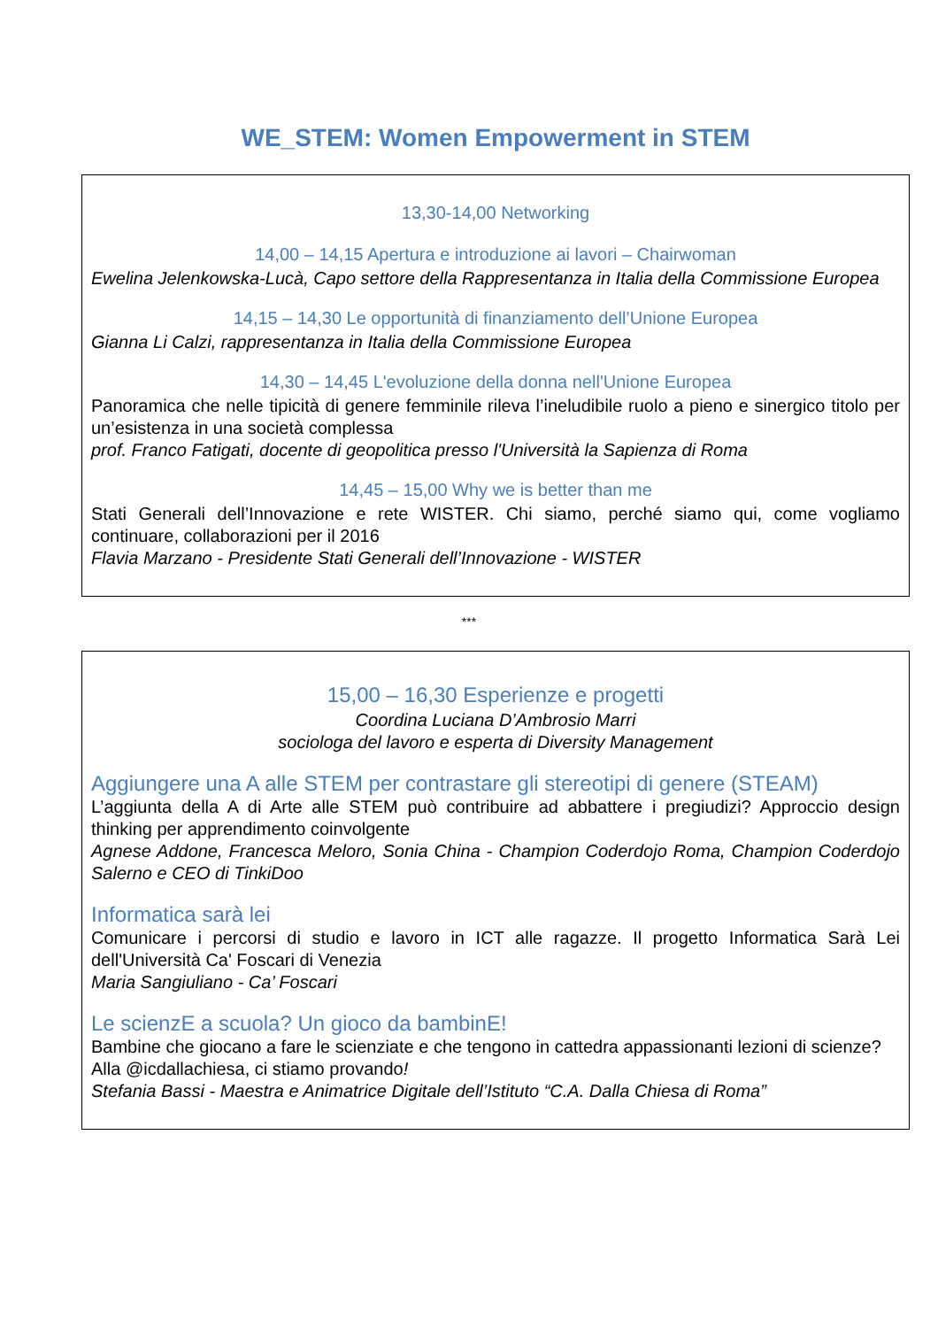WE_STEM: Women Empowerment in STEM
13,30-14,00 Networking
14,00 – 14,15 Apertura e introduzione ai lavori – Chairwoman
Ewelina Jelenkowska-Lucà, Capo settore della Rappresentanza in Italia della Commissione Europea
14,15 – 14,30 Le opportunità di finanziamento dell’Unione Europea
Gianna Li Calzi, rappresentanza in Italia della Commissione Europea
14,30 – 14,45 L'evoluzione della donna nell'Unione Europea
Panoramica che nelle tipicità di genere femminile rileva l’ineludibile ruolo a pieno e sinergico titolo per un’esistenza in una società complessa
prof. Franco Fatigati, docente di geopolitica presso l'Università la Sapienza di Roma
14,45 – 15,00 Why we is better than me
Stati Generali dell’Innovazione e rete WISTER. Chi siamo, perché siamo qui, come vogliamo continuare, collaborazioni per il 2016
Flavia Marzano - Presidente Stati Generali dell’Innovazione - WISTER
***
15,00 – 16,30 Esperienze e progetti
Coordina Luciana D’Ambrosio Marri
sociologa del lavoro e esperta di Diversity Management
Aggiungere una A alle STEM per contrastare gli stereotipi di genere (STEAM)
L’aggiunta della A di Arte alle STEM può contribuire ad abbattere i pregiudizi? Approccio design thinking per apprendimento coinvolgente
Agnese Addone, Francesca Meloro, Sonia China - Champion Coderdojo Roma, Champion Coderdojo Salerno e CEO di TinkiDoo
Informatica sarà lei
Comunicare i percorsi di studio e lavoro in ICT alle ragazze. Il progetto Informatica Sarà Lei dell'Università Ca' Foscari di Venezia
Maria Sangiuliano - Ca’ Foscari
Le scienzE a scuola? Un gioco da bambinE!
Bambine che giocano a fare le scienziate e che tengono in cattedra appassionanti lezioni di scienze?
Alla @icdallachiesa, ci stiamo provando!
Stefania Bassi - Maestra e Animatrice Digitale dell’Istituto “C.A. Dalla Chiesa di Roma”